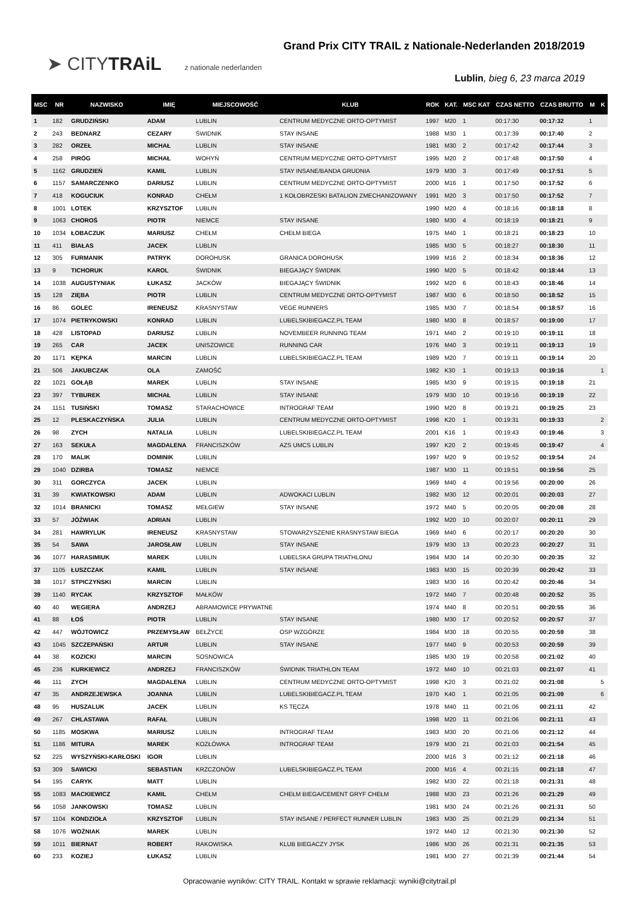➤ CITYTRAiL z nationale nederlanden
Grand Prix CITY TRAIL z Nationale-Nederlanden 2018/2019
Lublin, bieg 6, 23 marca 2019
| MSC | NR | NAZWISKO | IMIĘ | MIEJSCOWOŚĆ | KLUB | ROK | KAT. | MSC KAT | CZAS NETTO | CZAS BRUTTO | M | K |
| --- | --- | --- | --- | --- | --- | --- | --- | --- | --- | --- | --- | --- |
| 1 | 182 | GRUDZIŃSKI | ADAM | LUBLIN | CENTRUM MEDYCZNE ORTO-OPTYMIST | 1997 | M20 | 1 | 00:17:30 | 00:17:32 | 1 | |
| 2 | 243 | BEDNARZ | CEZARY | ŚWIDNIK | STAY INSANE | 1988 | M30 | 1 | 00:17:39 | 00:17:40 | 2 | |
| 3 | 282 | ORZEŁ | MICHAŁ | LUBLIN | STAY INSANE | 1981 | M30 | 2 | 00:17:42 | 00:17:44 | 3 | |
| 4 | 258 | PIRÓG | MICHAŁ | WOHYŃ | CENTRUM MEDYCZNE ORTO-OPTYMIST | 1995 | M20 | 2 | 00:17:48 | 00:17:50 | 4 | |
| 5 | 1162 | GRUDZIEŃ | KAMIL | LUBLIN | STAY INSANE/BANDA GRUDNIA | 1979 | M30 | 3 | 00:17:49 | 00:17:51 | 5 | |
| 6 | 1157 | SAMARCZENKO | DARIUSZ | LUBLIN | CENTRUM MEDYCZNE ORTO-OPTYMIST | 2000 | M16 | 1 | 00:17:50 | 00:17:52 | 6 | |
| 7 | 418 | KOGUCIUK | KONRAD | CHEŁM | 1 KOŁOBRZESKI BATALION ZMECHANIZOWANY | 1991 | M20 | 3 | 00:17:50 | 00:17:52 | 7 | |
| 8 | 1001 | LOTEK | KRZYSZTOF | LUBLIN | | 1990 | M20 | 4 | 00:18:16 | 00:18:18 | 8 | |
| 9 | 1063 | CHOROŚ | PIOTR | NIEMCE | STAY INSANE | 1980 | M30 | 4 | 00:18:19 | 00:18:21 | 9 | |
| 10 | 1034 | ŁOBACZUK | MARIUSZ | CHEŁM | CHEŁM BIEGA | 1975 | M40 | 1 | 00:18:21 | 00:18:23 | 10 | |
| 11 | 411 | BIAŁAS | JACEK | LUBLIN | | 1985 | M30 | 5 | 00:18:27 | 00:18:30 | 11 | |
| 12 | 305 | FURMANIK | PATRYK | DOROHUSK | GRANICA DOROHUSK | 1999 | M16 | 2 | 00:18:34 | 00:18:36 | 12 | |
| 13 | 9 | TICHORUK | KAROL | ŚWIDNIK | BIEGAJĄCY ŚWIDNIK | 1990 | M20 | 5 | 00:18:42 | 00:18:44 | 13 | |
| 14 | 1038 | AUGUSTYNIAK | ŁUKASZ | JACKÓW | BIEGAJĄCY ŚWIDNIK | 1992 | M20 | 6 | 00:18:43 | 00:18:46 | 14 | |
| 15 | 128 | ZIĘBA | PIOTR | LUBLIN | CENTRUM MEDYCZNE ORTO-OPTYMIST | 1987 | M30 | 6 | 00:18:50 | 00:18:52 | 15 | |
| 16 | 86 | GOLEC | IRENEUSZ | KRASNYSTAW | VEGE RUNNERS | 1985 | M30 | 7 | 00:18:54 | 00:18:57 | 16 | |
| 17 | 1074 | PIETRYKOWSKI | KONRAD | LUBLIN | LUBELSKIBIEGACZ.PL TEAM | 1980 | M30 | 8 | 00:18:57 | 00:19:00 | 17 | |
| 18 | 428 | LISTOPAD | DARIUSZ | LUBLIN | NOVEMBEER RUNNING TEAM | 1971 | M40 | 2 | 00:19:10 | 00:19:11 | 18 | |
| 19 | 265 | CAR | JACEK | UNISZOWICE | RUNNING CAR | 1976 | M40 | 3 | 00:19:11 | 00:19:13 | 19 | |
| 20 | 1171 | KĘPKA | MARCIN | LUBLIN | LUBELSKIBIEGACZ.PL TEAM | 1989 | M20 | 7 | 00:19:11 | 00:19:14 | 20 | |
| 21 | 506 | JAKUBCZAK | OLA | ZAMOŚĆ | | 1982 | K30 | 1 | 00:19:13 | 00:19:16 | | 1 |
| 22 | 1021 | GOŁĄB | MAREK | LUBLIN | STAY INSANE | 1985 | M30 | 9 | 00:19:15 | 00:19:18 | 21 | |
| 23 | 397 | TYBUREK | MICHAŁ | LUBLIN | STAY INSANE | 1979 | M30 | 10 | 00:19:16 | 00:19:19 | 22 | |
| 24 | 1151 | TUSIŃSKI | TOMASZ | STARACHOWICE | INTROGRAF TEAM | 1990 | M20 | 8 | 00:19:21 | 00:19:25 | 23 | |
| 25 | 12 | PLESKACZYŃSKA | JULIA | LUBLIN | CENTRUM MEDYCZNE ORTO-OPTYMIST | 1998 | K20 | 1 | 00:19:31 | 00:19:33 | | 2 |
| 26 | 98 | ZYCH | NATALIA | LUBLIN | LUBELSKIBIEGACZ.PL TEAM | 2001 | K16 | 1 | 00:19:43 | 00:19:46 | | 3 |
| 27 | 163 | SEKUŁA | MAGDALENA | FRANCISZKÓW | AZS UMCS LUBLIN | 1997 | K20 | 2 | 00:19:45 | 00:19:47 | | 4 |
| 28 | 170 | MALIK | DOMINIK | LUBLIN | | 1997 | M20 | 9 | 00:19:52 | 00:19:54 | 24 | |
| 29 | 1040 | DZIRBA | TOMASZ | NIEMCE | | 1987 | M30 | 11 | 00:19:51 | 00:19:56 | 25 | |
| 30 | 311 | GORCZYCA | JACEK | LUBLIN | | 1969 | M40 | 4 | 00:19:56 | 00:20:00 | 26 | |
| 31 | 39 | KWIATKOWSKI | ADAM | LUBLIN | ADWOKACI LUBLIN | 1982 | M30 | 12 | 00:20:01 | 00:20:03 | 27 | |
| 32 | 1014 | BRANICKI | TOMASZ | MEŁGIEW | STAY INSANE | 1972 | M40 | 5 | 00:20:05 | 00:20:08 | 28 | |
| 33 | 57 | JÓŹWIAK | ADRIAN | LUBLIN | | 1992 | M20 | 10 | 00:20:07 | 00:20:11 | 29 | |
| 34 | 281 | HAWRYLUK | IRENEUSZ | KRASNYSTAW | STOWARZYSZENIE KRASNYSTAW BIEGA | 1969 | M40 | 6 | 00:20:17 | 00:20:20 | 30 | |
| 35 | 54 | SAWA | JAROSŁAW | LUBLIN | STAY INSANE | 1979 | M30 | 13 | 00:20:23 | 00:20:27 | 31 | |
| 36 | 1077 | HARASIMIUK | MAREK | LUBLIN | LUBELSKA GRUPA TRIATHLONU | 1984 | M30 | 14 | 00:20:30 | 00:20:35 | 32 | |
| 37 | 1105 | ŁUSZCZAK | KAMIL | LUBLIN | STAY INSANE | 1983 | M30 | 15 | 00:20:39 | 00:20:42 | 33 | |
| 38 | 1017 | STPICZYŃSKI | MARCIN | LUBLIN | | 1983 | M30 | 16 | 00:20:42 | 00:20:46 | 34 | |
| 39 | 1140 | RYCAK | KRZYSZTOF | MAŁKÓW | | 1972 | M40 | 7 | 00:20:48 | 00:20:52 | 35 | |
| 40 | 40 | WEGIERA | ANDRZEJ | ABRAMOWICE PRYWATNE | | 1974 | M40 | 8 | 00:20:51 | 00:20:55 | 36 | |
| 41 | 88 | ŁOŚ | PIOTR | LUBLIN | STAY INSANE | 1980 | M30 | 17 | 00:20:52 | 00:20:57 | 37 | |
| 42 | 447 | WÓJTOWICZ | PRZEMYSŁAW | BEŁŻYCE | OSP WZGÓRZE | 1984 | M30 | 18 | 00:20:55 | 00:20:59 | 38 | |
| 43 | 1045 | SZCZEPAŃSKI | ARTUR | LUBLIN | STAY INSANE | 1977 | M40 | 9 | 00:20:53 | 00:20:59 | 39 | |
| 44 | 38 | KOZICKI | MARCIN | SOSNOWICA | | 1985 | M30 | 19 | 00:20:58 | 00:21:02 | 40 | |
| 45 | 236 | KURKIEWICZ | ANDRZEJ | FRANCISZKÓW | ŚWIDNIK TRIATHLON TEAM | 1972 | M40 | 10 | 00:21:03 | 00:21:07 | 41 | |
| 46 | 111 | ZYCH | MAGDALENA | LUBLIN | CENTRUM MEDYCZNE ORTO-OPTYMIST | 1998 | K20 | 3 | 00:21:02 | 00:21:08 | | 5 |
| 47 | 35 | ANDRZEJEWSKA | JOANNA | LUBLIN | LUBELSKIBIEGACZ.PL TEAM | 1970 | K40 | 1 | 00:21:05 | 00:21:09 | | 6 |
| 48 | 95 | HUSZALUK | JACEK | LUBLIN | KS TĘCZA | 1978 | M40 | 11 | 00:21:06 | 00:21:11 | 42 | |
| 49 | 267 | CHLASTAWA | RAFAŁ | LUBLIN | | 1998 | M20 | 11 | 00:21:06 | 00:21:11 | 43 | |
| 50 | 1185 | MOSKWA | MARIUSZ | LUBLIN | INTROGRAF TEAM | 1983 | M30 | 20 | 00:21:06 | 00:21:12 | 44 | |
| 51 | 1186 | MITURA | MAREK | KOZŁÓWKA | INTROGRAF TEAM | 1979 | M30 | 21 | 00:21:03 | 00:21:54 | 45 | |
| 52 | 225 | WYSZYŃSKI-KARŁOSKI | IGOR | LUBLIN | | 2000 | M16 | 3 | 00:21:12 | 00:21:18 | 46 | |
| 53 | 309 | SAWICKI | SEBASTIAN | KRZCZONÓW | LUBELSKIBIEGACZ.PL TEAM | 2000 | M16 | 4 | 00:21:15 | 00:21:18 | 47 | |
| 54 | 195 | CARYK | MATT | LUBLIN | | 1982 | M30 | 22 | 00:21:18 | 00:21:31 | 48 | |
| 55 | 1083 | MACKIEWICZ | KAMIL | CHEŁM | CHEŁM BIEGA/CEMENT GRYF CHEŁM | 1988 | M30 | 23 | 00:21:26 | 00:21:29 | 49 | |
| 56 | 1058 | JANKOWSKI | TOMASZ | LUBLIN | | 1981 | M30 | 24 | 00:21:26 | 00:21:31 | 50 | |
| 57 | 1104 | KONDZIOŁA | KRZYSZTOF | LUBLIN | STAY INSANE / PERFECT RUNNER LUBLIN | 1983 | M30 | 25 | 00:21:29 | 00:21:34 | 51 | |
| 58 | 1076 | WOŹNIAK | MAREK | LUBLIN | | 1972 | M40 | 12 | 00:21:30 | 00:21:30 | 52 | |
| 59 | 1011 | BIERNAT | ROBERT | RAKOWISKA | KLUB BIEGACZY JYSK | 1986 | M30 | 26 | 00:21:31 | 00:21:35 | 53 | |
| 60 | 233 | KOZIEJ | ŁUKASZ | LUBLIN | | 1981 | M30 | 27 | 00:21:39 | 00:21:44 | 54 | |
Opracowanie wyników: CITY TRAIL. Kontakt w sprawie reklamacji: wyniki@citytrail.pl